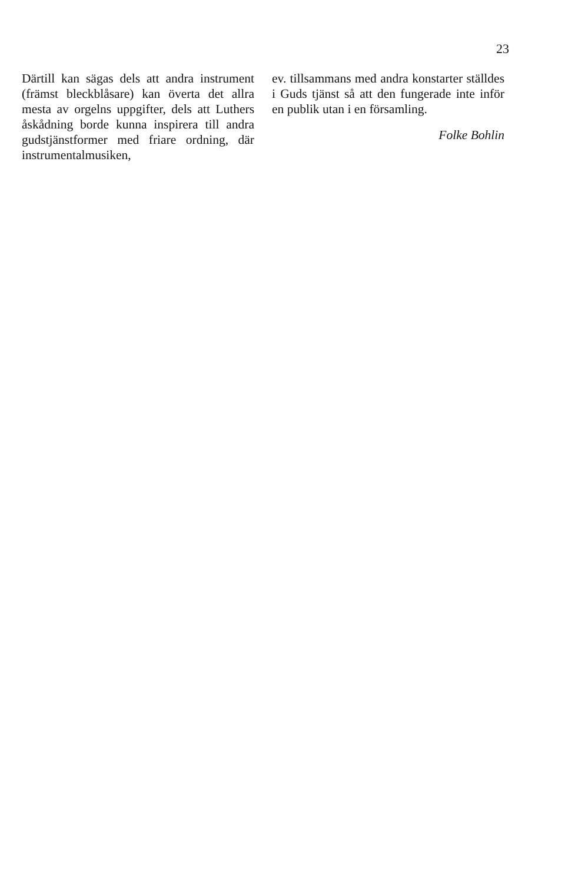23
Därtill kan sägas dels att andra instrument (främst bleckblåsare) kan överta det allra mesta av orgelns uppgifter, dels att Luthers åskådning borde kunna inspirera till andra gudstjänstformer med friare ordning, där instrumentalmusiken,
ev. tillsammans med andra konstarter ställdes i Guds tjänst så att den fungerade inte inför en publik utan i en församling.
Folke Bohlin